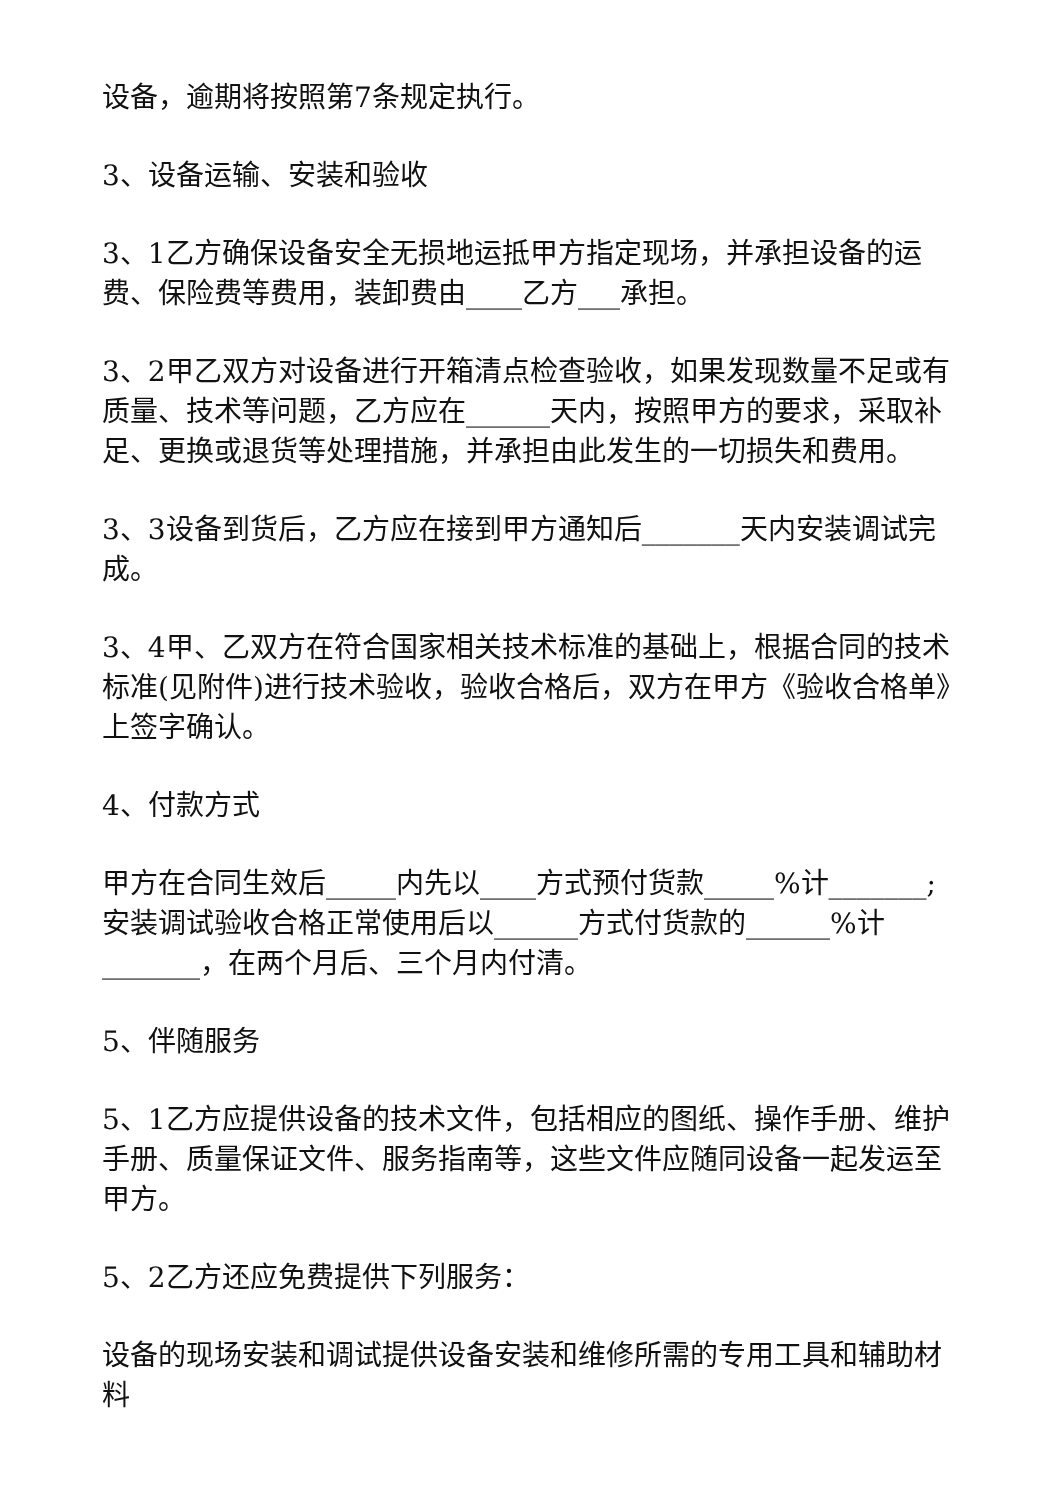设备，逾期将按照第7条规定执行。
3、设备运输、安装和验收
3、1乙方确保设备安全无损地运抵甲方指定现场，并承担设备的运费、保险费等费用，装卸费由____乙方___承担。
3、2甲乙双方对设备进行开箱清点检查验收，如果发现数量不足或有质量、技术等问题，乙方应在______天内，按照甲方的要求，采取补足、更换或退货等处理措施，并承担由此发生的一切损失和费用。
3、3设备到货后，乙方应在接到甲方通知后_______天内安装调试完成。
3、4甲、乙双方在符合国家相关技术标准的基础上，根据合同的技术标准(见附件)进行技术验收，验收合格后，双方在甲方《验收合格单》上签字确认。
4、付款方式
甲方在合同生效后_____内先以____方式预付货款_____%计_______;安装调试验收合格正常使用后以______方式付货款的______%计_______，在两个月后、三个月内付清。
5、伴随服务
5、1乙方应提供设备的技术文件，包括相应的图纸、操作手册、维护手册、质量保证文件、服务指南等，这些文件应随同设备一起发运至甲方。
5、2乙方还应免费提供下列服务：
设备的现场安装和调试提供设备安装和维修所需的专用工具和辅助材料